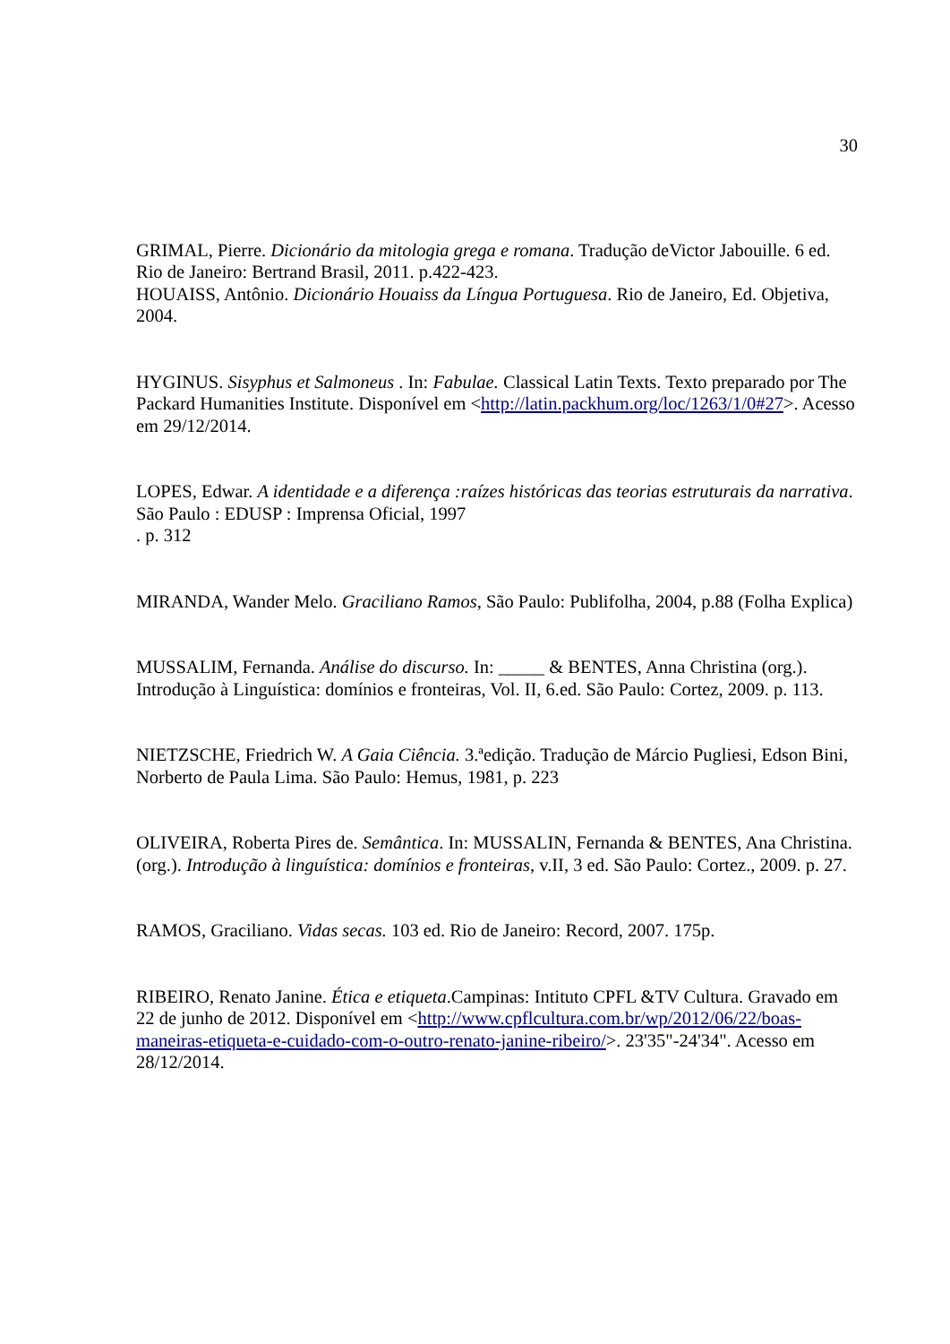30
GRIMAL, Pierre. Dicionário da mitologia grega e romana. Tradução deVictor Jabouille. 6 ed. Rio de Janeiro: Bertrand Brasil, 2011. p.422-423.
HOUAISS, Antônio. Dicionário Houaiss da Língua Portuguesa. Rio de Janeiro, Ed. Objetiva, 2004.
HYGINUS. Sisyphus et Salmoneus . In: Fabulae. Classical Latin Texts. Texto preparado por The Packard Humanities Institute. Disponível em <http://latin.packhum.org/loc/1263/1/0#27>. Acesso em 29/12/2014.
LOPES, Edwar. A identidade e a diferença :raízes históricas das teorias estruturais da narrativa. São Paulo : EDUSP : Imprensa Oficial, 1997
. p. 312
MIRANDA, Wander Melo. Graciliano Ramos, São Paulo: Publifolha, 2004, p.88 (Folha Explica)
MUSSALIM, Fernanda. Análise do discurso. In: _____ & BENTES, Anna Christina (org.). Introdução à Linguística: domínios e fronteiras, Vol. II, 6.ed. São Paulo: Cortez, 2009. p. 113.
NIETZSCHE, Friedrich W. A Gaia Ciência. 3.ªedição. Tradução de Márcio Pugliesi, Edson Bini, Norberto de Paula Lima. São Paulo: Hemus, 1981, p. 223
OLIVEIRA, Roberta Pires de. Semântica. In: MUSSALIN, Fernanda & BENTES, Ana Christina.(org.). Introdução à linguística: domínios e fronteiras, v.II, 3 ed. São Paulo: Cortez., 2009. p. 27.
RAMOS, Graciliano. Vidas secas. 103 ed. Rio de Janeiro: Record, 2007. 175p.
RIBEIRO, Renato Janine. Ética e etiqueta.Campinas: Intituto CPFL &TV Cultura. Gravado em 22 de junho de 2012. Disponível em <http://www.cpflcultura.com.br/wp/2012/06/22/boas-maneiras-etiqueta-e-cuidado-com-o-outro-renato-janine-ribeiro/>. 23'35"-24'34". Acesso em 28/12/2014.